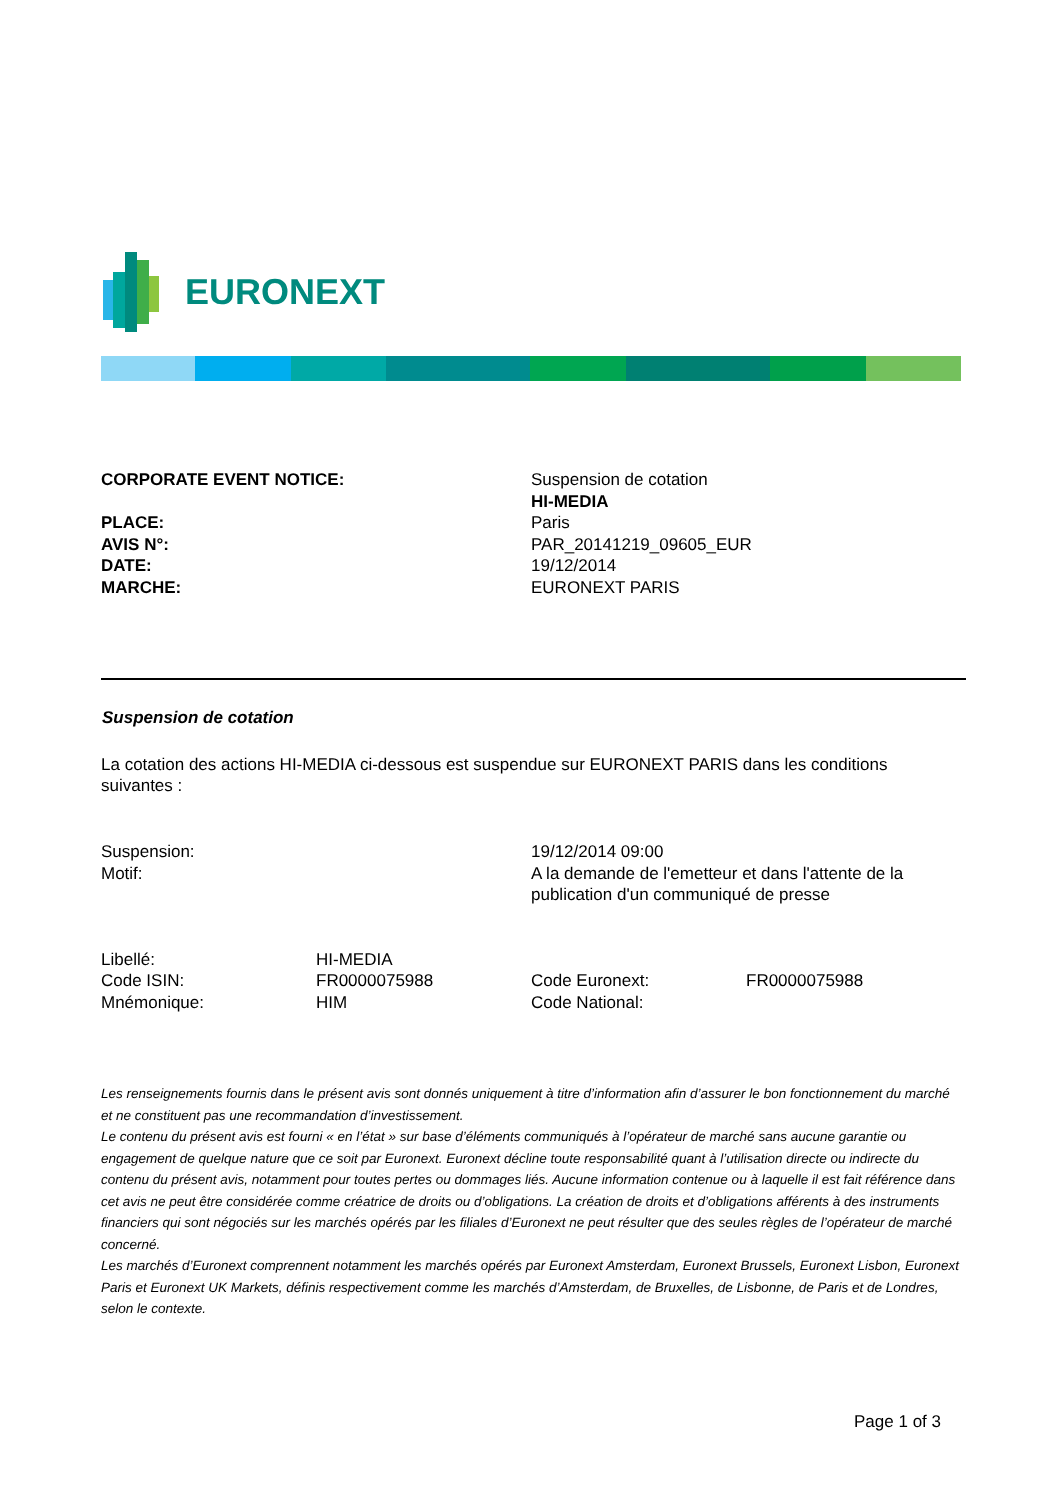EURONEXT
| CORPORATE EVENT NOTICE: | Suspension de cotation HI-MEDIA |
| PLACE: AVIS N°: DATE: MARCHE: | Paris PAR_20141219_09605_EUR 19/12/2014 EURONEXT PARIS |
Suspension de cotation
La cotation des actions HI-MEDIA ci-dessous est suspendue sur EURONEXT PARIS dans les conditions suivantes :
| Suspension: | 19/12/2014 09:00 |
| Motif: | A la demande de l'emetteur et dans l'attente de la publication d'un communiqué de presse |
| Libellé: | HI-MEDIA | | |
| Code ISIN: | FR0000075988 | Code Euronext: | FR0000075988 |
| Mnémonique: | HIM | Code National: | |
Les renseignements fournis dans le présent avis sont donnés uniquement à titre d’information afin d’assurer le bon fonctionnement du marché et ne constituent pas une recommandation d’investissement.
Le contenu du présent avis est fourni « en l’état » sur base d’éléments communiqués à l’opérateur de marché sans aucune garantie ou engagement de quelque nature que ce soit par Euronext. Euronext décline toute responsabilité quant à l’utilisation directe ou indirecte du contenu du présent avis, notamment pour toutes pertes ou dommages liés. Aucune information contenue ou à laquelle il est fait référence dans cet avis ne peut être considérée comme créatrice de droits ou d’obligations. La création de droits et d’obligations afférents à des instruments financiers qui sont négociés sur les marchés opérés par les filiales d’Euronext ne peut résulter que des seules règles de l’opérateur de marché concerné.
Les marchés d’Euronext comprennent notamment les marchés opérés par Euronext Amsterdam, Euronext Brussels, Euronext Lisbon, Euronext Paris et Euronext UK Markets, définis respectivement comme les marchés d’Amsterdam, de Bruxelles, de Lisbonne, de Paris et de Londres, selon le contexte.
Page 1 of 3